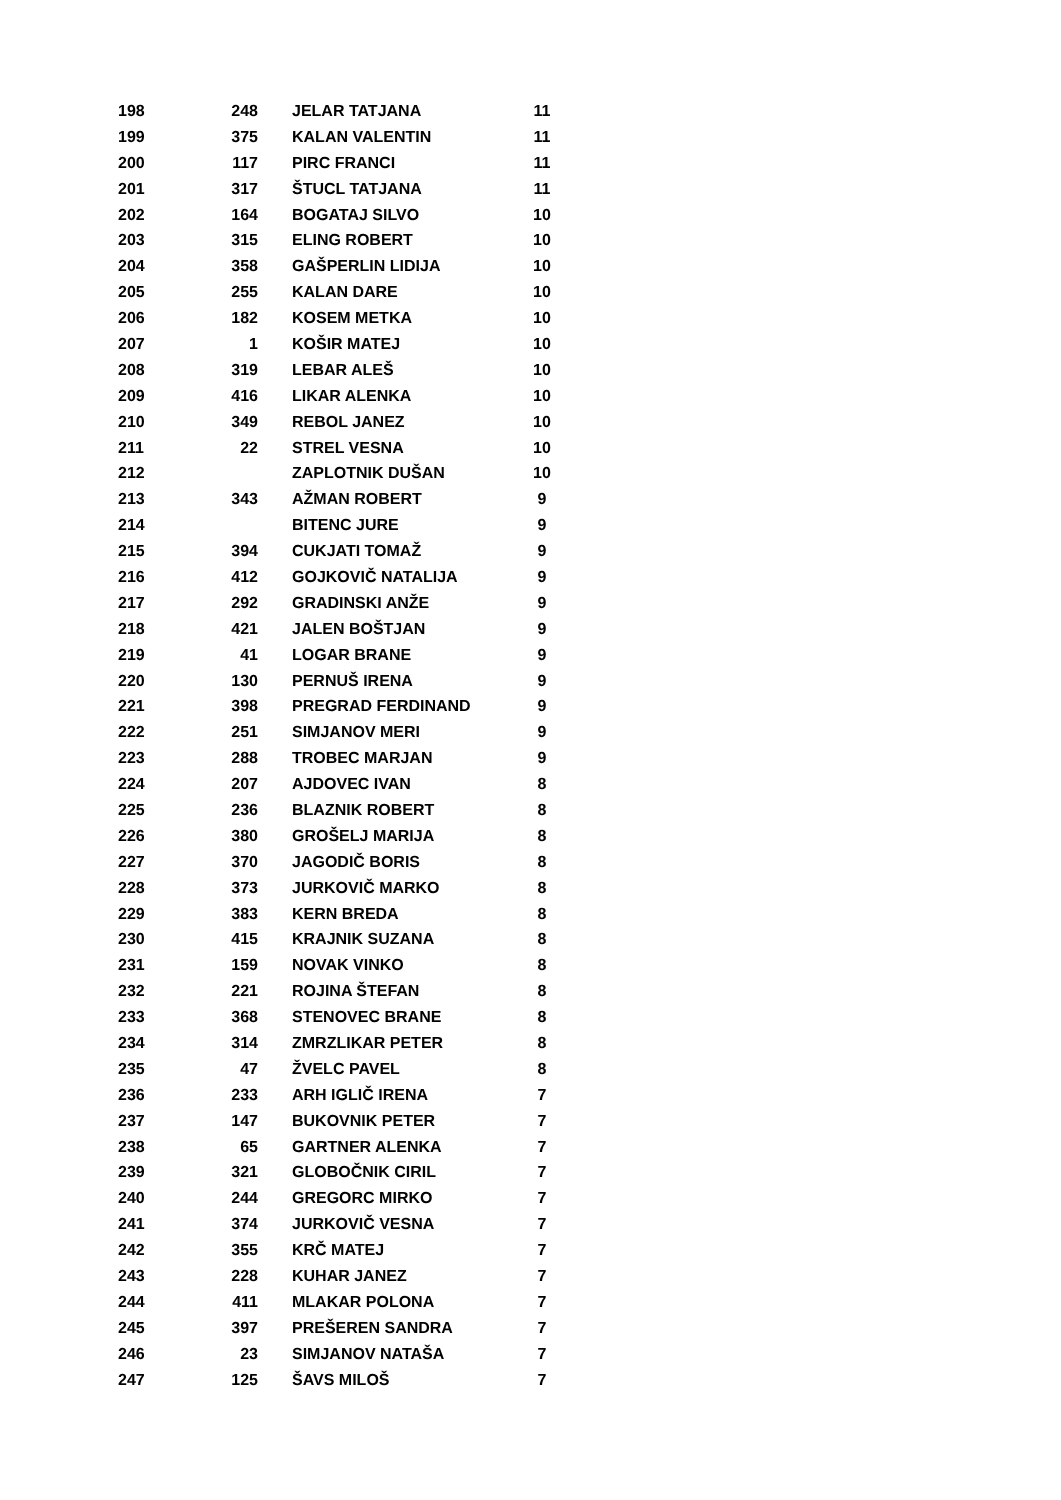| 198 | 248 | JELAR TATJANA | 11 |
| 199 | 375 | KALAN VALENTIN | 11 |
| 200 | 117 | PIRC FRANCI | 11 |
| 201 | 317 | ŠTUCL TATJANA | 11 |
| 202 | 164 | BOGATAJ SILVO | 10 |
| 203 | 315 | ELING ROBERT | 10 |
| 204 | 358 | GAŠPERLIN LIDIJA | 10 |
| 205 | 255 | KALAN DARE | 10 |
| 206 | 182 | KOSEM METKA | 10 |
| 207 | 1 | KOŠIR MATEJ | 10 |
| 208 | 319 | LEBAR ALEŠ | 10 |
| 209 | 416 | LIKAR ALENKA | 10 |
| 210 | 349 | REBOL JANEZ | 10 |
| 211 | 22 | STREL VESNA | 10 |
| 212 | | ZAPLOTNIK DUŠAN | 10 |
| 213 | 343 | AŽMAN ROBERT | 9 |
| 214 | | BITENC JURE | 9 |
| 215 | 394 | CUKJATI TOMAŽ | 9 |
| 216 | 412 | GOJKOVIČ NATALIJA | 9 |
| 217 | 292 | GRADINSKI ANŽE | 9 |
| 218 | 421 | JALEN BOŠTJAN | 9 |
| 219 | 41 | LOGAR BRANE | 9 |
| 220 | 130 | PERNUŠ IRENA | 9 |
| 221 | 398 | PREGRAD FERDINAND | 9 |
| 222 | 251 | SIMJANOV MERI | 9 |
| 223 | 288 | TROBEC MARJAN | 9 |
| 224 | 207 | AJDOVEC IVAN | 8 |
| 225 | 236 | BLAZNIK ROBERT | 8 |
| 226 | 380 | GROŠELJ MARIJA | 8 |
| 227 | 370 | JAGODIČ BORIS | 8 |
| 228 | 373 | JURKOVIČ MARKO | 8 |
| 229 | 383 | KERN BREDA | 8 |
| 230 | 415 | KRAJNIK SUZANA | 8 |
| 231 | 159 | NOVAK VINKO | 8 |
| 232 | 221 | ROJINA ŠTEFAN | 8 |
| 233 | 368 | STENOVEC BRANE | 8 |
| 234 | 314 | ZMRZLIKAR PETER | 8 |
| 235 | 47 | ŽVELC PAVEL | 8 |
| 236 | 233 | ARH IGLIČ IRENA | 7 |
| 237 | 147 | BUKOVNIK PETER | 7 |
| 238 | 65 | GARTNER ALENKA | 7 |
| 239 | 321 | GLOBOČNIK CIRIL | 7 |
| 240 | 244 | GREGORC MIRKO | 7 |
| 241 | 374 | JURKOVIČ VESNA | 7 |
| 242 | 355 | KRČ MATEJ | 7 |
| 243 | 228 | KUHAR JANEZ | 7 |
| 244 | 411 | MLAKAR POLONA | 7 |
| 245 | 397 | PREŠEREN SANDRA | 7 |
| 246 | 23 | SIMJANOV NATAŠA | 7 |
| 247 | 125 | ŠAVS MILOŠ | 7 |